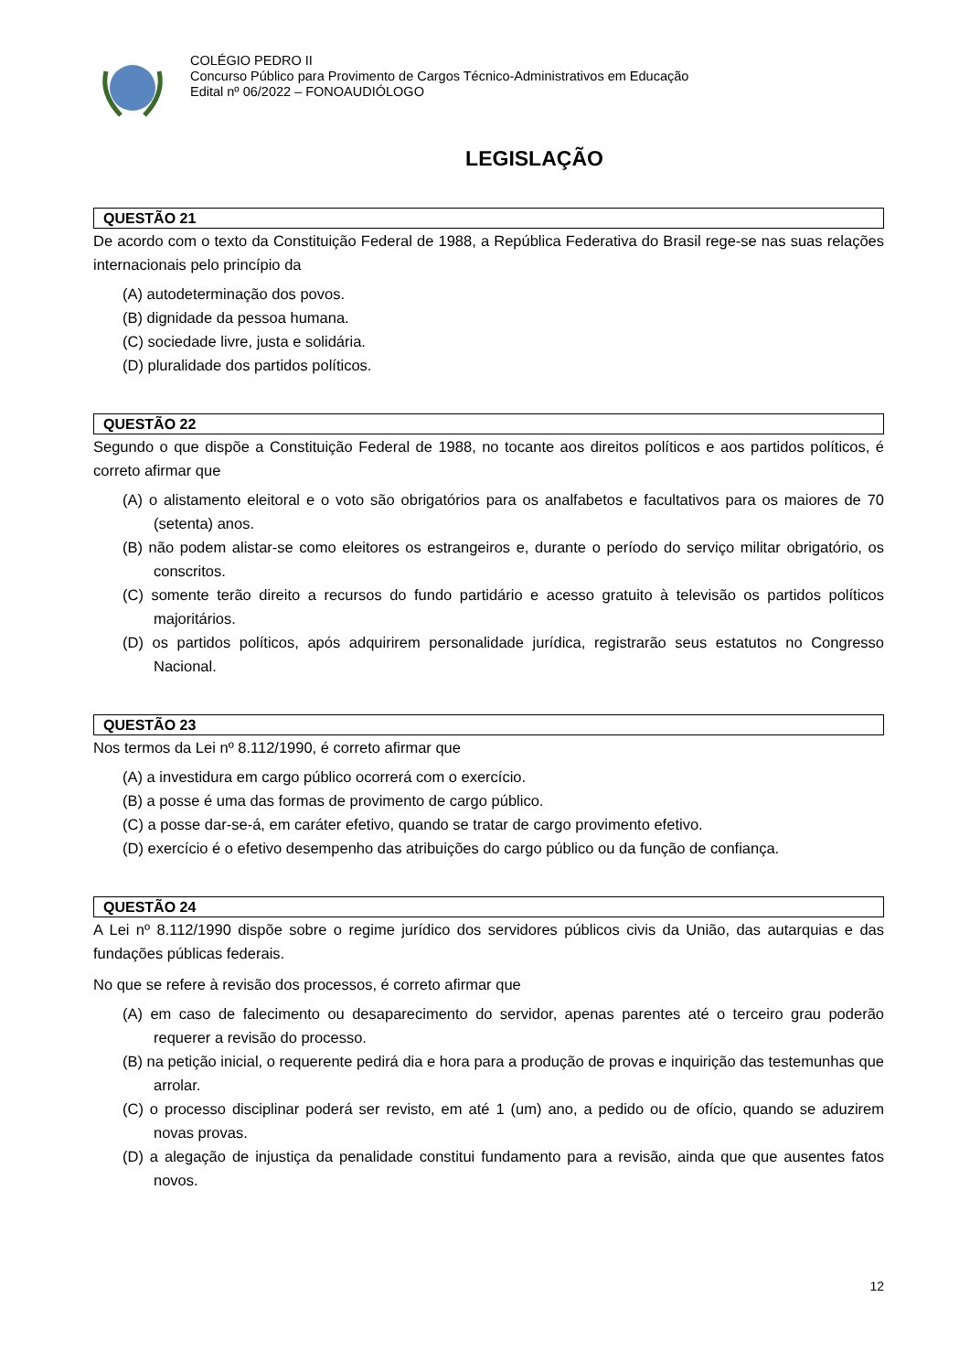COLÉGIO PEDRO II
Concurso Público para Provimento de Cargos Técnico-Administrativos em Educação
Edital nº 06/2022 – FONOAUDIÓLOGO
LEGISLAÇÃO
QUESTÃO 21
De acordo com o texto da Constituição Federal de 1988, a República Federativa do Brasil rege-se nas suas relações internacionais pelo princípio da
(A) autodeterminação dos povos.
(B) dignidade da pessoa humana.
(C) sociedade livre, justa e solidária.
(D) pluralidade dos partidos políticos.
QUESTÃO 22
Segundo o que dispõe a Constituição Federal de 1988, no tocante aos direitos políticos e aos partidos políticos, é correto afirmar que
(A) o alistamento eleitoral e o voto são obrigatórios para os analfabetos e facultativos para os maiores de 70 (setenta) anos.
(B) não podem alistar-se como eleitores os estrangeiros e, durante o período do serviço militar obrigatório, os conscritos.
(C) somente terão direito a recursos do fundo partidário e acesso gratuito à televisão os partidos políticos majoritários.
(D) os partidos políticos, após adquirirem personalidade jurídica, registrarão seus estatutos no Congresso Nacional.
QUESTÃO 23
Nos termos da Lei nº 8.112/1990, é correto afirmar que
(A) a investidura em cargo público ocorrerá com o exercício.
(B) a posse é uma das formas de provimento de cargo público.
(C) a posse dar-se-á, em caráter efetivo, quando se tratar de cargo provimento efetivo.
(D) exercício é o efetivo desempenho das atribuições do cargo público ou da função de confiança.
QUESTÃO 24
A Lei nº 8.112/1990 dispõe sobre o regime jurídico dos servidores públicos civis da União, das autarquias e das fundações públicas federais.
No que se refere à revisão dos processos, é correto afirmar que
(A) em caso de falecimento ou desaparecimento do servidor, apenas parentes até o terceiro grau poderão requerer a revisão do processo.
(B) na petição inicial, o requerente pedirá dia e hora para a produção de provas e inquirição das testemunhas que arrolar.
(C) o processo disciplinar poderá ser revisto, em até 1 (um) ano, a pedido ou de ofício, quando se aduzirem novas provas.
(D) a alegação de injustiça da penalidade constitui fundamento para a revisão, ainda que que ausentes fatos novos.
12